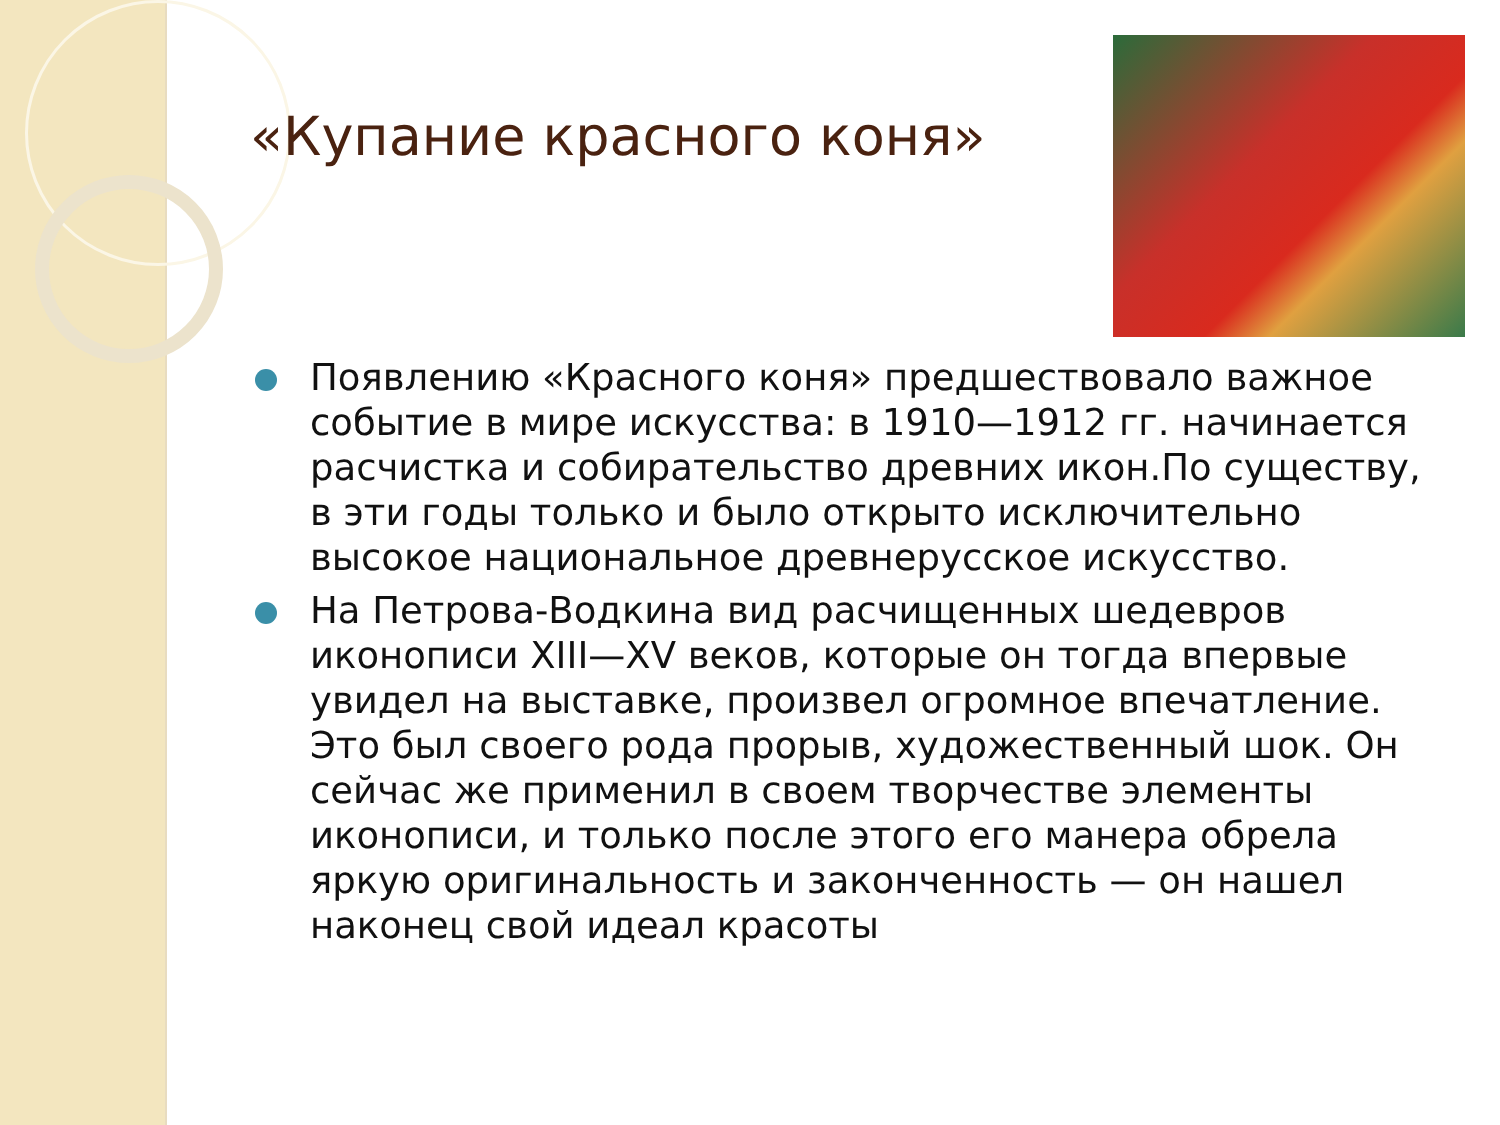«Купание красного коня»
Появлению «Красного коня» предшествовало важное событие в мире искусства: в 1910—1912 гг. начинается расчистка и собирательство древних икон.По существу, в эти годы только и было открыто исключительно высокое национальное древнерусское искусство.
На Петрова-Водкина вид расчищенных шедевров иконописи XIII—XV веков, которые он тогда впервые увидел на выставке, произвел огромное впечатление. Это был своего рода прорыв, художественный шок. Он сейчас же применил в своем творчестве элементы иконописи, и только после этого его манера обрела яркую оригинальность и законченность — он нашел наконец свой идеал красоты